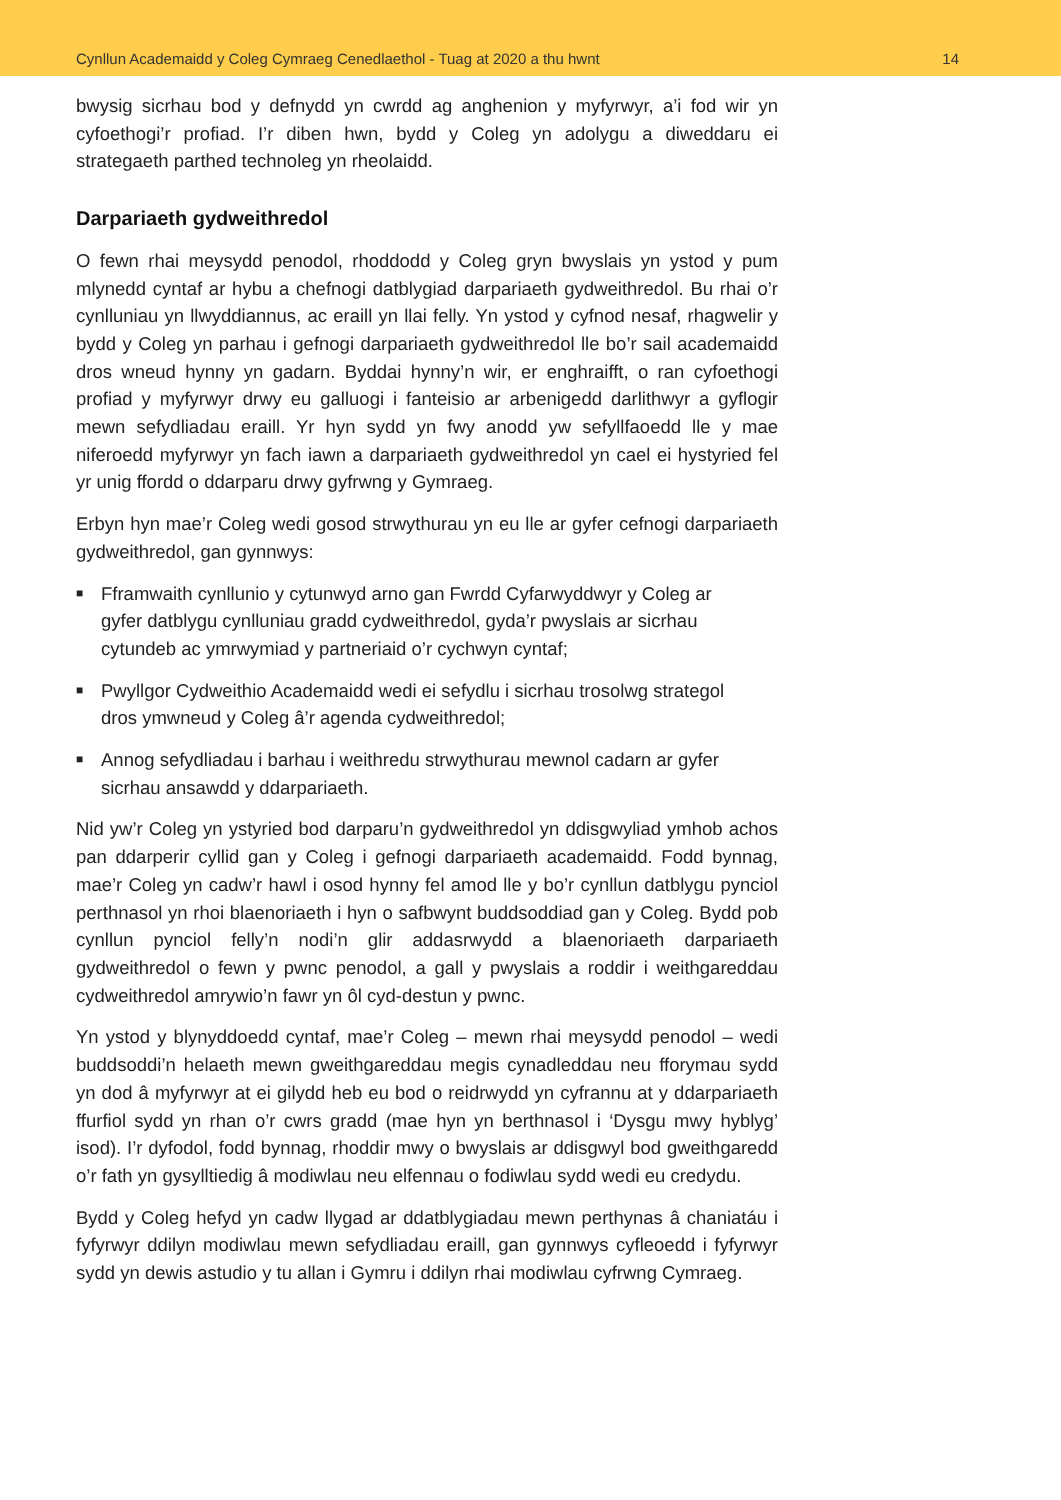Cynllun Academaidd y Coleg Cymraeg Cenedlaethol - Tuag at 2020 a thu hwnt 14
bwysig sicrhau bod y defnydd yn cwrdd ag anghenion y myfyrwyr, a’i fod wir yn cyfoethogi’r profiad. I’r diben hwn, bydd y Coleg yn adolygu a diweddaru ei strategaeth parthed technoleg yn rheolaidd.
Darpariaeth gydweithredol
O fewn rhai meysydd penodol, rhoddodd y Coleg gryn bwyslais yn ystod y pum mlynedd cyntaf ar hybu a chefnogi datblygiad darpariaeth gydweithredol. Bu rhai o’r cynlluniau yn llwyddiannus, ac eraill yn llai felly. Yn ystod y cyfnod nesaf, rhagwelir y bydd y Coleg yn parhau i gefnogi darpariaeth gydweithredol lle bo’r sail academaidd dros wneud hynny yn gadarn. Byddai hynny’n wir, er enghraifft, o ran cyfoethogi profiad y myfyrwyr drwy eu galluogi i fanteisio ar arbenigedd darlithwyr a gyflogir mewn sefydliadau eraill. Yr hyn sydd yn fwy anodd yw sefyllfaoedd lle y mae niferoedd myfyrwyr yn fach iawn a darpariaeth gydweithredol yn cael ei hystyried fel yr unig ffordd o ddarparu drwy gyfrwng y Gymraeg.
Erbyn hyn mae’r Coleg wedi gosod strwythurau yn eu lle ar gyfer cefnogi darpariaeth gydweithredol, gan gynnwys:
■ Fframwaith cynllunio y cytunwyd arno gan Fwrdd Cyfarwyddwyr y Coleg ar gyfer datblygu cynlluniau gradd cydweithredol, gyda’r pwyslais ar sicrhau cytundeb ac ymrwymiad y partneriaid o’r cychwyn cyntaf;
■ Pwyllgor Cydweithio Academaidd wedi ei sefydlu i sicrhau trosolwg strategol dros ymwneud y Coleg â’r agenda cydweithredol;
■ Annog sefydliadau i barhau i weithredu strwythurau mewnol cadarn ar gyfer sicrhau ansawdd y ddarpariaeth.
Nid yw’r Coleg yn ystyried bod darparu’n gydweithredol yn ddisgwyliad ymhob achos pan ddarperir cyllid gan y Coleg i gefnogi darpariaeth academaidd. Fodd bynnag, mae’r Coleg yn cadw’r hawl i osod hynny fel amod lle y bo’r cynllun datblygu pynciol perthnasol yn rhoi blaenoriaeth i hyn o safbwynt buddsoddiad gan y Coleg. Bydd pob cynllun pynciol felly’n nodi’n glir addasrwydd a blaenoriaeth darpariaeth gydweithredol o fewn y pwnc penodol, a gall y pwyslais a roddir i weithgareddau cydweithredol amrywio’n fawr yn ôl cyd-destun y pwnc.
Yn ystod y blynyddoedd cyntaf, mae’r Coleg – mewn rhai meysydd penodol – wedi buddsoddi’n helaeth mewn gweithgareddau megis cynadleddau neu fforymau sydd yn dod â myfyrwyr at ei gilydd heb eu bod o reidrwydd yn cyfrannu at y ddarpariaeth ffurfiol sydd yn rhan o’r cwrs gradd (mae hyn yn berthnasol i ‘Dysgu mwy hyblyg’ isod). I’r dyfodol, fodd bynnag, rhoddir mwy o bwyslais ar ddisgwyl bod gweithgaredd o’r fath yn gysylltiedig â modiwlau neu elfennau o fodiwlau sydd wedi eu credydu.
Bydd y Coleg hefyd yn cadw llygad ar ddatblygiadau mewn perthynas â chaniatáu i fyfyrwyr ddilyn modiwlau mewn sefydliadau eraill, gan gynnwys cyfleoedd i fyfyrwyr sydd yn dewis astudio y tu allan i Gymru i ddilyn rhai modiwlau cyfrwng Cymraeg.